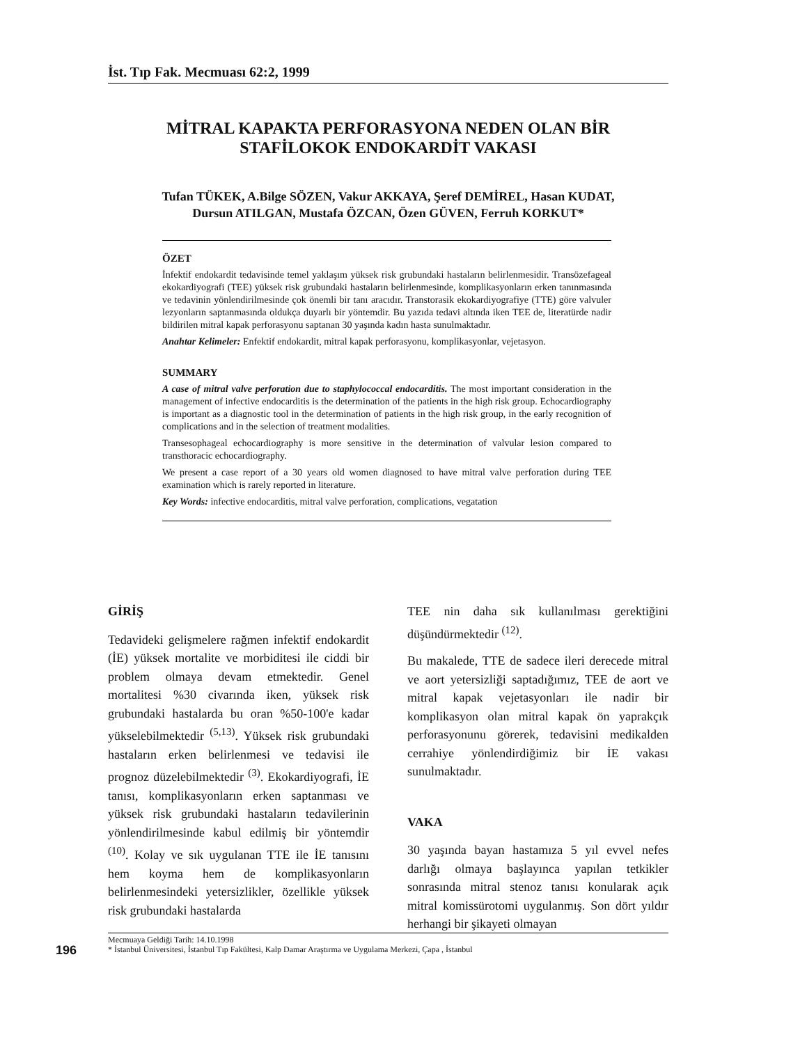İst. Tıp Fak. Mecmuası 62:2, 1999
MİTRAL KAPAKTA PERFORASYONA NEDEN OLAN BİR
STAFİLOKOK ENDOKARDİT VAKASI
Tufan TÜKEK, A.Bilge SÖZEN, Vakur AKKAYA, Şeref DEMİREL, Hasan KUDAT,
Dursun ATILGAN, Mustafa ÖZCAN, Özen GÜVEN, Ferruh KORKUT*
ÖZET
İnfektif endokardit tedavisinde temel yaklaşım yüksek risk grubundaki hastaların belirlenmesidir. Transözefageal ekokardiyografi (TEE) yüksek risk grubundaki hastaların belirlenmesinde, komplikasyonların erken tanınmasında ve tedavinin yönlendirilmesinde çok önemli bir tanı aracıdır. Transtorasik ekokardiyografiye (TTE) göre valvuler lezyonların saptanmasında oldukça duyarlı bir yöntemdir. Bu yazıda tedavi altında iken TEE de, literatürde nadir bildirilen mitral kapak perforasyonu saptanan 30 yaşında kadın hasta sunulmaktadır.
Anahtar Kelimeler: Enfektif endokardit, mitral kapak perforasyonu, komplikasyonlar, vejetasyon.
SUMMARY
A case of mitral valve perforation due to staphylococcal endocarditis. The most important consideration in the management of infective endocarditis is the determination of the patients in the high risk group. Echocardiography is important as a diagnostic tool in the determination of patients in the high risk group, in the early recognition of complications and in the selection of treatment modalities.
Transesophageal echocardiography is more sensitive in the determination of valvular lesion compared to transthoracic echocardiography.
We present a case report of a 30 years old women diagnosed to have mitral valve perforation during TEE examination which is rarely reported in literature.
Key Words: infective endocarditis, mitral valve perforation, complications, vegatation
GİRİŞ
Tedavideki gelişmelere rağmen infektif endokardit (İE) yüksek mortalite ve morbiditesi ile ciddi bir problem olmaya devam etmektedir. Genel mortalitesi %30 civarında iken, yüksek risk grubundaki hastalarda bu oran %50-100'e kadar yükselebilmektedir <sup>(5,13)</sup>. Yüksek risk grubundaki hastaların erken belirlenmesi ve tedavisi ile prognoz düzelebilmektedir <sup>(3)</sup>. Ekokardiyografi, İE tanısı, komplikasyonların erken saptanması ve yüksek risk grubundaki hastaların tedavilerinin yönlendirilmesinde kabul edilmiş bir yöntemdir <sup>(10)</sup>. Kolay ve sık uygulanan TTE ile İE tanısını hem koyma hem de komplikasyonların belirlenmesindeki yetersizlikler, özellikle yüksek risk grubundaki hastalarda
TEE nin daha sık kullanılması gerektiğini düşündürmektedir <sup>(12)</sup>.
Bu makalede, TTE de sadece ileri derecede mitral ve aort yetersizliği saptadığımız, TEE de aort ve mitral kapak vejetasyonları ile nadir bir komplikasyon olan mitral kapak ön yaprakçık perforasyonunu görerek, tedavisini medikalden cerrahiye yönlendirdiğimiz bir İE vakası sunulmaktadır.
VAKA
30 yaşında bayan hastamıza 5 yıl evvel nefes darlığı olmaya başlayınca yapılan tetkikler sonrasında mitral stenoz tanısı konularak açık mitral komissürotomi uygulanmış. Son dört yıldır herhangi bir şikayeti olmayan
196
Mecmuaya Geldiği Tarih: 14.10.1998
* İstanbul Üniversitesi, İstanbul Tıp Fakültesi, Kalp Damar Araştırma ve Uygulama Merkezi, Çapa , İstanbul